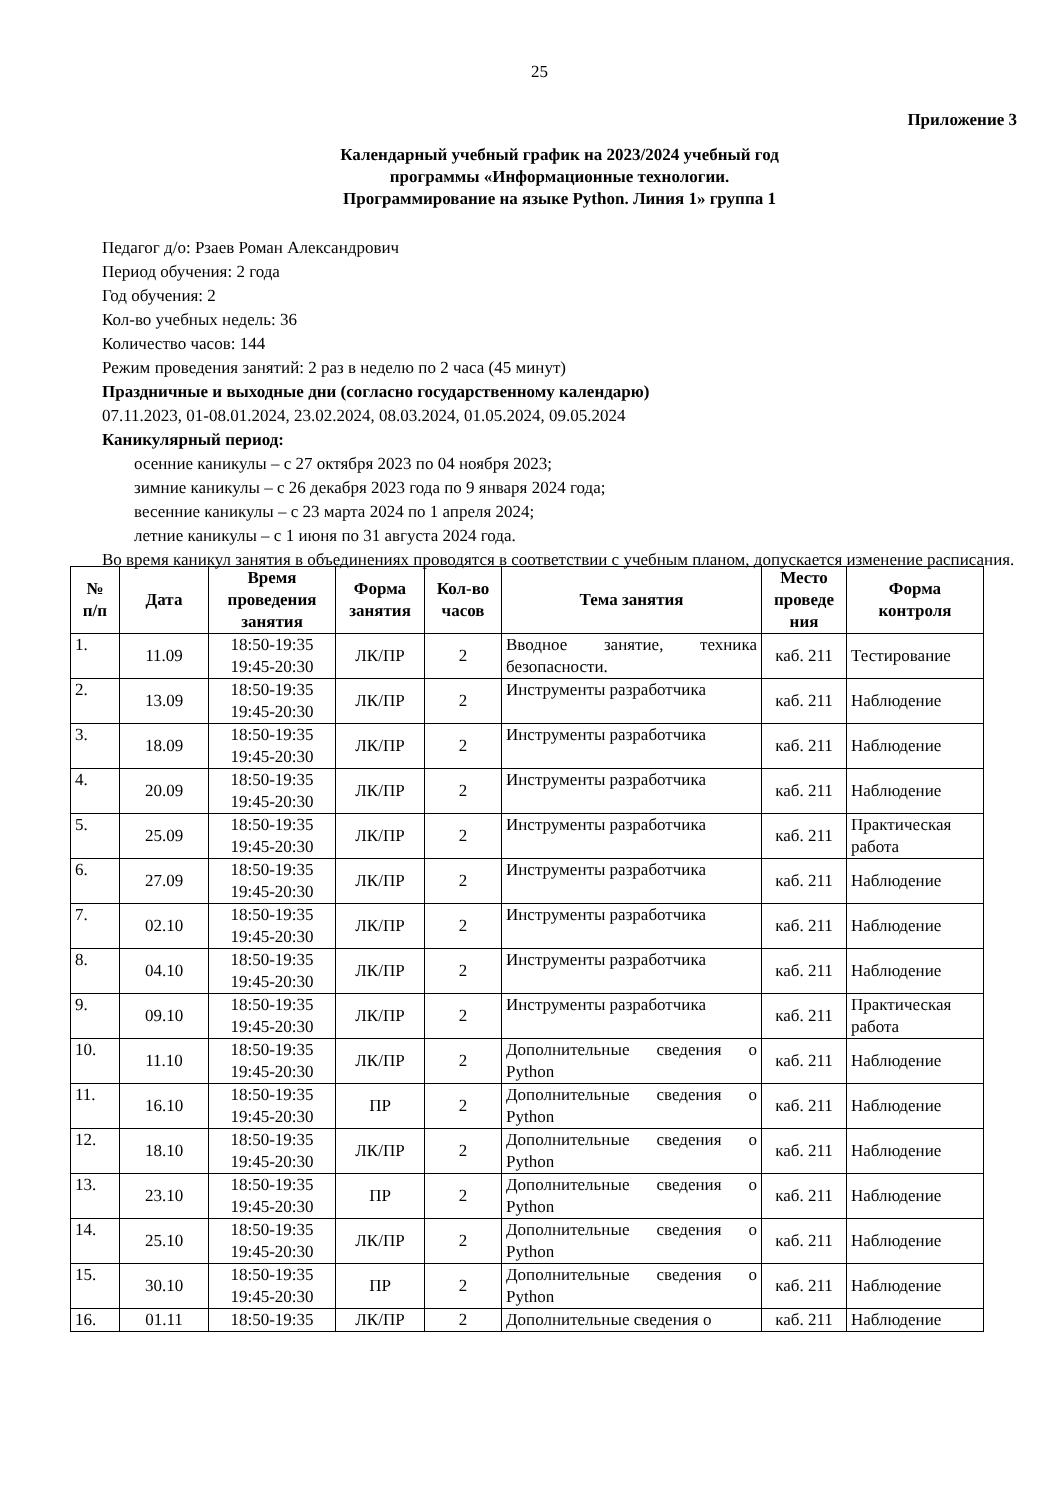25
Приложение 3
Календарный учебный график на 2023/2024 учебный год
программы «Информационные технологии.
Программирование на языке Python. Линия 1» группа 1
Педагог д/о: Рзаев Роман Александрович
Период обучения: 2 года
Год обучения: 2
Кол-во учебных недель: 36
Количество часов: 144
Режим проведения занятий: 2 раз в неделю по 2 часа (45 минут)
Праздничные и выходные дни (согласно государственному календарю)
07.11.2023, 01-08.01.2024, 23.02.2024, 08.03.2024, 01.05.2024, 09.05.2024
Каникулярный период:
осенние каникулы – с 27 октября 2023 по 04 ноября 2023;
зимние каникулы – с 26 декабря 2023 года по 9 января 2024 года;
весенние каникулы – с 23 марта 2024 по 1 апреля 2024;
летние каникулы – с 1 июня по 31 августа 2024 года.
Во время каникул занятия в объединениях проводятся в соответствии с учебным планом, допускается изменение расписания.
| № п/п | Дата | Время проведения занятия | Форма занятия | Кол-во часов | Тема занятия | Место проведе ния | Форма контроля |
| --- | --- | --- | --- | --- | --- | --- | --- |
| 1. | 11.09 | 18:50-19:35 19:45-20:30 | ЛК/ПР | 2 | Вводное занятие, техника безопасности. | каб. 211 | Тестирование |
| 2. | 13.09 | 18:50-19:35 19:45-20:30 | ЛК/ПР | 2 | Инструменты разработчика | каб. 211 | Наблюдение |
| 3. | 18.09 | 18:50-19:35 19:45-20:30 | ЛК/ПР | 2 | Инструменты разработчика | каб. 211 | Наблюдение |
| 4. | 20.09 | 18:50-19:35 19:45-20:30 | ЛК/ПР | 2 | Инструменты разработчика | каб. 211 | Наблюдение |
| 5. | 25.09 | 18:50-19:35 19:45-20:30 | ЛК/ПР | 2 | Инструменты разработчика | каб. 211 | Практическая работа |
| 6. | 27.09 | 18:50-19:35 19:45-20:30 | ЛК/ПР | 2 | Инструменты разработчика | каб. 211 | Наблюдение |
| 7. | 02.10 | 18:50-19:35 19:45-20:30 | ЛК/ПР | 2 | Инструменты разработчика | каб. 211 | Наблюдение |
| 8. | 04.10 | 18:50-19:35 19:45-20:30 | ЛК/ПР | 2 | Инструменты разработчика | каб. 211 | Наблюдение |
| 9. | 09.10 | 18:50-19:35 19:45-20:30 | ЛК/ПР | 2 | Инструменты разработчика | каб. 211 | Практическая работа |
| 10. | 11.10 | 18:50-19:35 19:45-20:30 | ЛК/ПР | 2 | Дополнительные сведения о Python | каб. 211 | Наблюдение |
| 11. | 16.10 | 18:50-19:35 19:45-20:30 | ПР | 2 | Дополнительные сведения о Python | каб. 211 | Наблюдение |
| 12. | 18.10 | 18:50-19:35 19:45-20:30 | ЛК/ПР | 2 | Дополнительные сведения о Python | каб. 211 | Наблюдение |
| 13. | 23.10 | 18:50-19:35 19:45-20:30 | ПР | 2 | Дополнительные сведения о Python | каб. 211 | Наблюдение |
| 14. | 25.10 | 18:50-19:35 19:45-20:30 | ЛК/ПР | 2 | Дополнительные сведения о Python | каб. 211 | Наблюдение |
| 15. | 30.10 | 18:50-19:35 19:45-20:30 | ПР | 2 | Дополнительные сведения о Python | каб. 211 | Наблюдение |
| 16. | 01.11 | 18:50-19:35 | ЛК/ПР | 2 | Дополнительные сведения о | каб. 211 | Наблюдение |